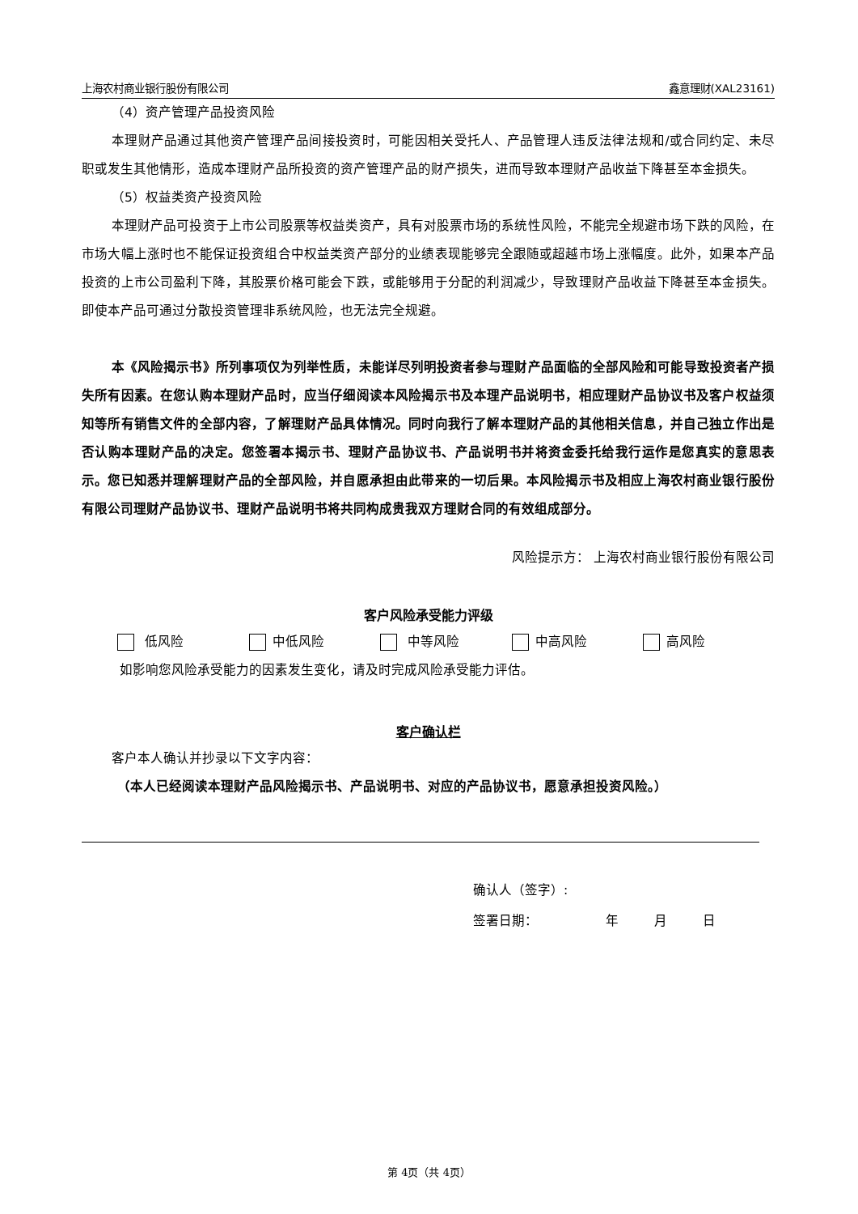上海农村商业银行股份有限公司 鑫意理财(XAL23161)
（4）资产管理产品投资风险
本理财产品通过其他资产管理产品间接投资时，可能因相关受托人、产品管理人违反法律法规和/或合同约定、未尽职或发生其他情形，造成本理财产品所投资的资产管理产品的财产损失，进而导致本理财产品收益下降甚至本金损失。
（5）权益类资产投资风险
本理财产品可投资于上市公司股票等权益类资产，具有对股票市场的系统性风险，不能完全规避市场下跌的风险，在市场大幅上涨时也不能保证投资组合中权益类资产部分的业绩表现能够完全跟随或超越市场上涨幅度。此外，如果本产品投资的上市公司盈利下降，其股票价格可能会下跌，或能够用于分配的利润减少，导致理财产品收益下降甚至本金损失。即使本产品可通过分散投资管理非系统风险，也无法完全规避。
本《风险揭示书》所列事项仅为列举性质，未能详尽列明投资者参与理财产品面临的全部风险和可能导致投资者产损失所有因素。在您认购本理财产品时，应当仔细阅读本风险揭示书及本理产品说明书，相应理财产品协议书及客户权益须知等所有销售文件的全部内容，了解理财产品具体情况。同时向我行了解本理财产品的其他相关信息，并自己独立作出是否认购本理财产品的决定。您签署本揭示书、理财产品协议书、产品说明书并将资金委托给我行运作是您真实的意思表示。您已知悉并理解理财产品的全部风险，并自愿承担由此带来的一切后果。本风险揭示书及相应上海农村商业银行股份有限公司理财产品协议书、理财产品说明书将共同构成贵我双方理财合同的有效组成部分。
风险提示方： 上海农村商业银行股份有限公司
客户风险承受能力评级
低风险 中低风险 中等风险 中高风险 高风险
如影响您风险承受能力的因素发生变化，请及时完成风险承受能力评估。
客户确认栏
客户本人确认并抄录以下文字内容：
（本人已经阅读本理财产品风险揭示书、产品说明书、对应的产品协议书，愿意承担投资风险。）
确认人（签字）:
签署日期： 年 月 日
第 4页（共 4页）